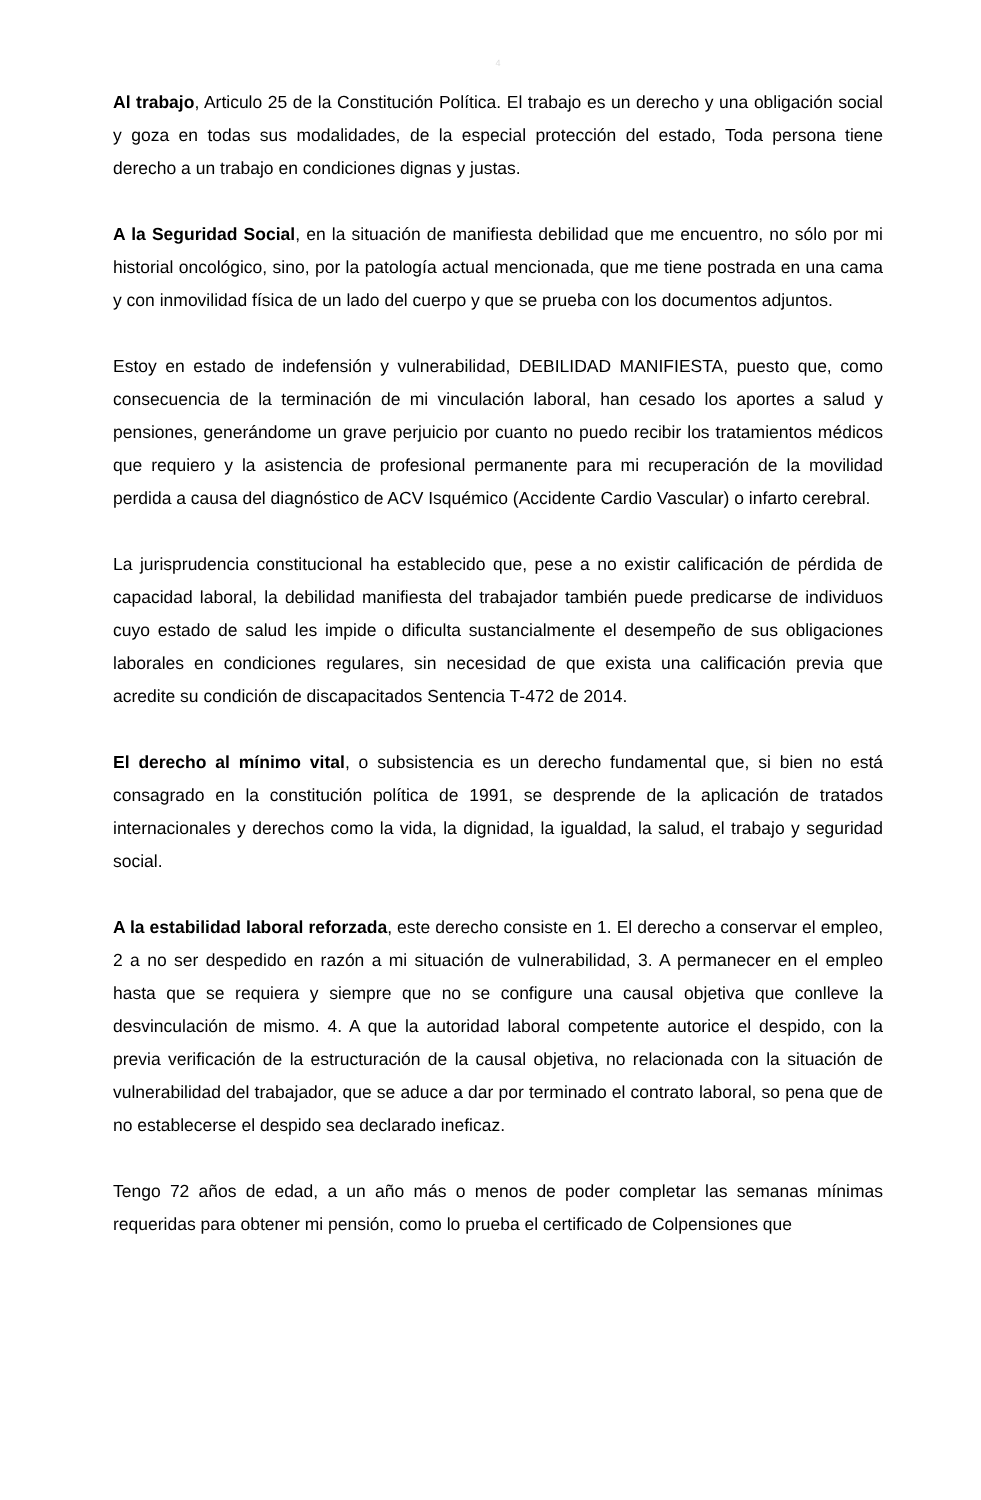4
Al trabajo, Articulo 25 de la Constitución Política. El trabajo es un derecho y una obligación social y goza en todas sus modalidades, de la especial protección del estado, Toda persona tiene derecho a un trabajo en condiciones dignas y justas.
A la Seguridad Social, en la situación de manifiesta debilidad que me encuentro, no sólo por mi historial oncológico, sino, por la patología actual mencionada, que me tiene postrada en una cama y con inmovilidad física de un lado del cuerpo y que se prueba con los documentos adjuntos.
Estoy en estado de indefensión y vulnerabilidad, DEBILIDAD MANIFIESTA, puesto que, como consecuencia de la terminación de mi vinculación laboral, han cesado los aportes a salud y pensiones, generándome un grave perjuicio por cuanto no puedo recibir los tratamientos médicos que requiero y la asistencia de profesional permanente para mi recuperación de la movilidad perdida a causa del diagnóstico de ACV Isquémico (Accidente Cardio Vascular) o infarto cerebral.
La jurisprudencia constitucional ha establecido que, pese a no existir calificación de pérdida de capacidad laboral, la debilidad manifiesta del trabajador también puede predicarse de individuos cuyo estado de salud les impide o dificulta sustancialmente el desempeño de sus obligaciones laborales en condiciones regulares, sin necesidad de que exista una calificación previa que acredite su condición de discapacitados Sentencia T-472 de 2014.
El derecho al mínimo vital, o subsistencia es un derecho fundamental que, si bien no está consagrado en la constitución política de 1991, se desprende de la aplicación de tratados internacionales y derechos como la vida, la dignidad, la igualdad, la salud, el trabajo y seguridad social.
A la estabilidad laboral reforzada, este derecho consiste en 1. El derecho a conservar el empleo, 2 a no ser despedido en razón a mi situación de vulnerabilidad, 3. A permanecer en el empleo hasta que se requiera y siempre que no se configure una causal objetiva que conlleve la desvinculación de mismo. 4. A que la autoridad laboral competente autorice el despido, con la previa verificación de la estructuración de la causal objetiva, no relacionada con la situación de vulnerabilidad del trabajador, que se aduce a dar por terminado el contrato laboral, so pena que de no establecerse el despido sea declarado ineficaz.
Tengo 72 años de edad, a un año más o menos de poder completar las semanas mínimas requeridas para obtener mi pensión, como lo prueba el certificado de Colpensiones que